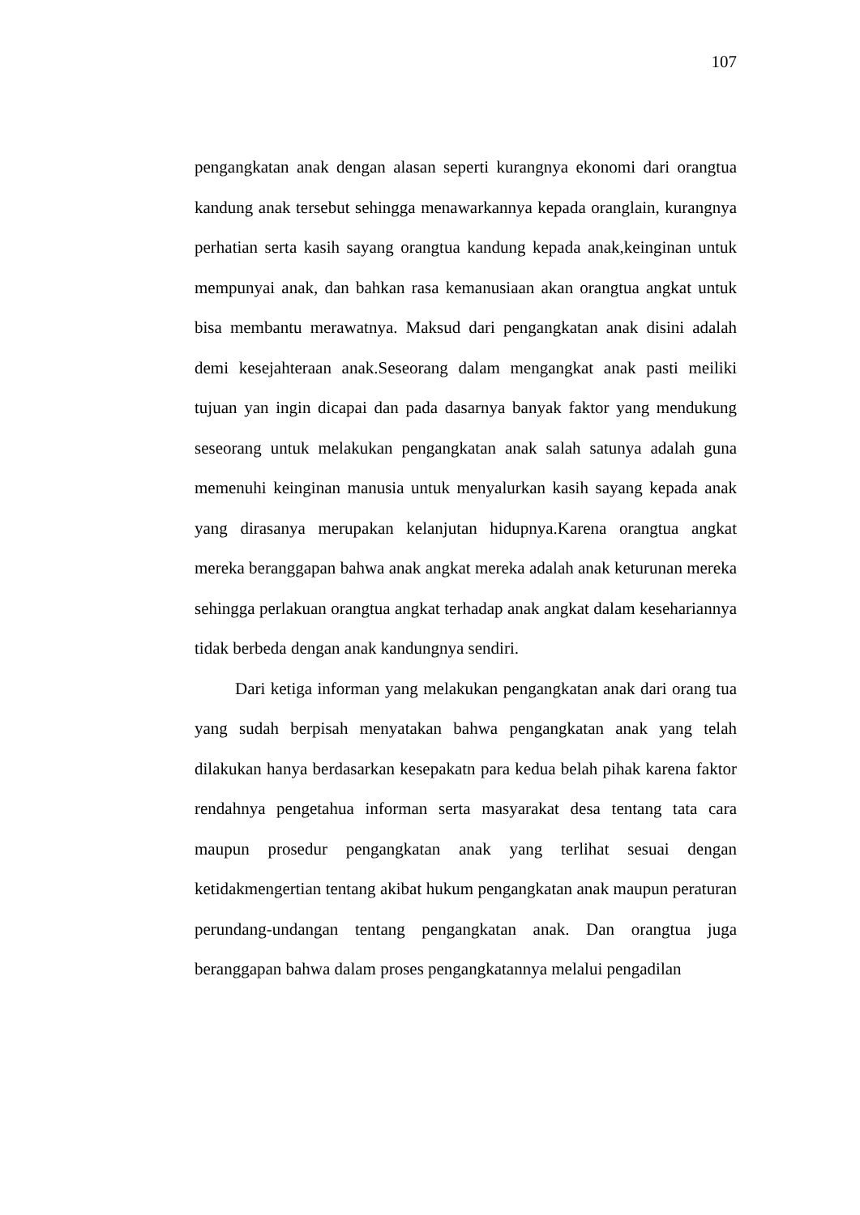107
pengangkatan anak dengan alasan seperti kurangnya ekonomi dari orangtua kandung anak tersebut sehingga menawarkannya kepada oranglain, kurangnya perhatian serta kasih sayang orangtua kandung kepada anak,keinginan untuk mempunyai anak, dan bahkan rasa kemanusiaan akan orangtua angkat untuk bisa membantu merawatnya. Maksud dari pengangkatan anak disini adalah demi kesejahteraan anak.Seseorang dalam mengangkat anak pasti meiliki tujuan yan ingin dicapai dan pada dasarnya banyak faktor yang mendukung seseorang untuk melakukan pengangkatan anak salah satunya adalah guna memenuhi keinginan manusia untuk menyalurkan kasih sayang kepada anak yang dirasanya merupakan kelanjutan hidupnya.Karena orangtua angkat mereka beranggapan bahwa anak angkat mereka adalah anak keturunan mereka sehingga perlakuan orangtua angkat terhadap anak angkat dalam kesehariannya tidak berbeda dengan anak kandungnya sendiri.
Dari ketiga informan yang melakukan pengangkatan anak dari orang tua yang sudah berpisah menyatakan bahwa pengangkatan anak yang telah dilakukan hanya berdasarkan kesepakatn para kedua belah pihak karena faktor rendahnya pengetahua informan serta masyarakat desa tentang tata cara maupun prosedur pengangkatan anak yang terlihat sesuai dengan ketidakmengertian tentang akibat hukum pengangkatan anak maupun peraturan perundang-undangan tentang pengangkatan anak. Dan orangtua juga beranggapan bahwa dalam proses pengangkatannya melalui pengadilan